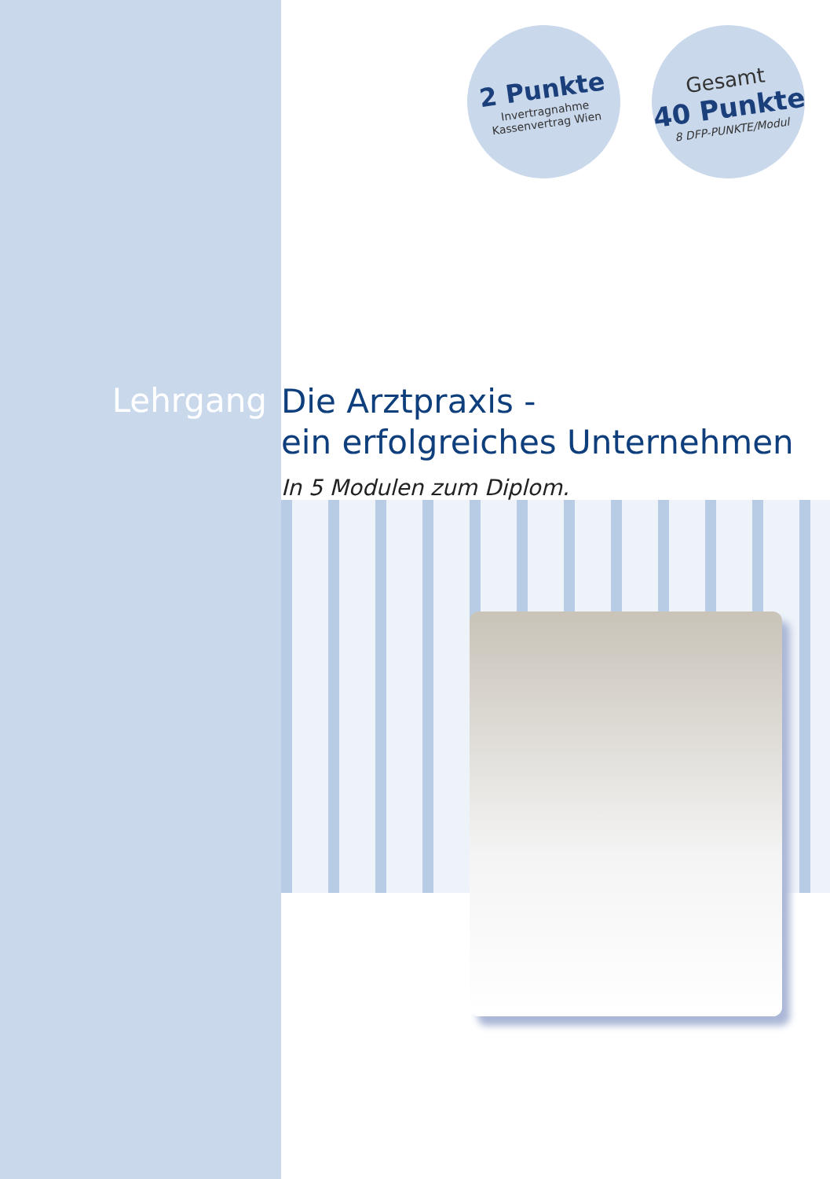2 Punkte
Invertragnahme
Kassenvertrag Wien
Gesamt
40 Punkte
8 DFP-PUNKTE/Modul
Lehrgang
Die Arztpraxis -
ein erfolgreiches Unternehmen
In 5 Modulen zum Diplom.